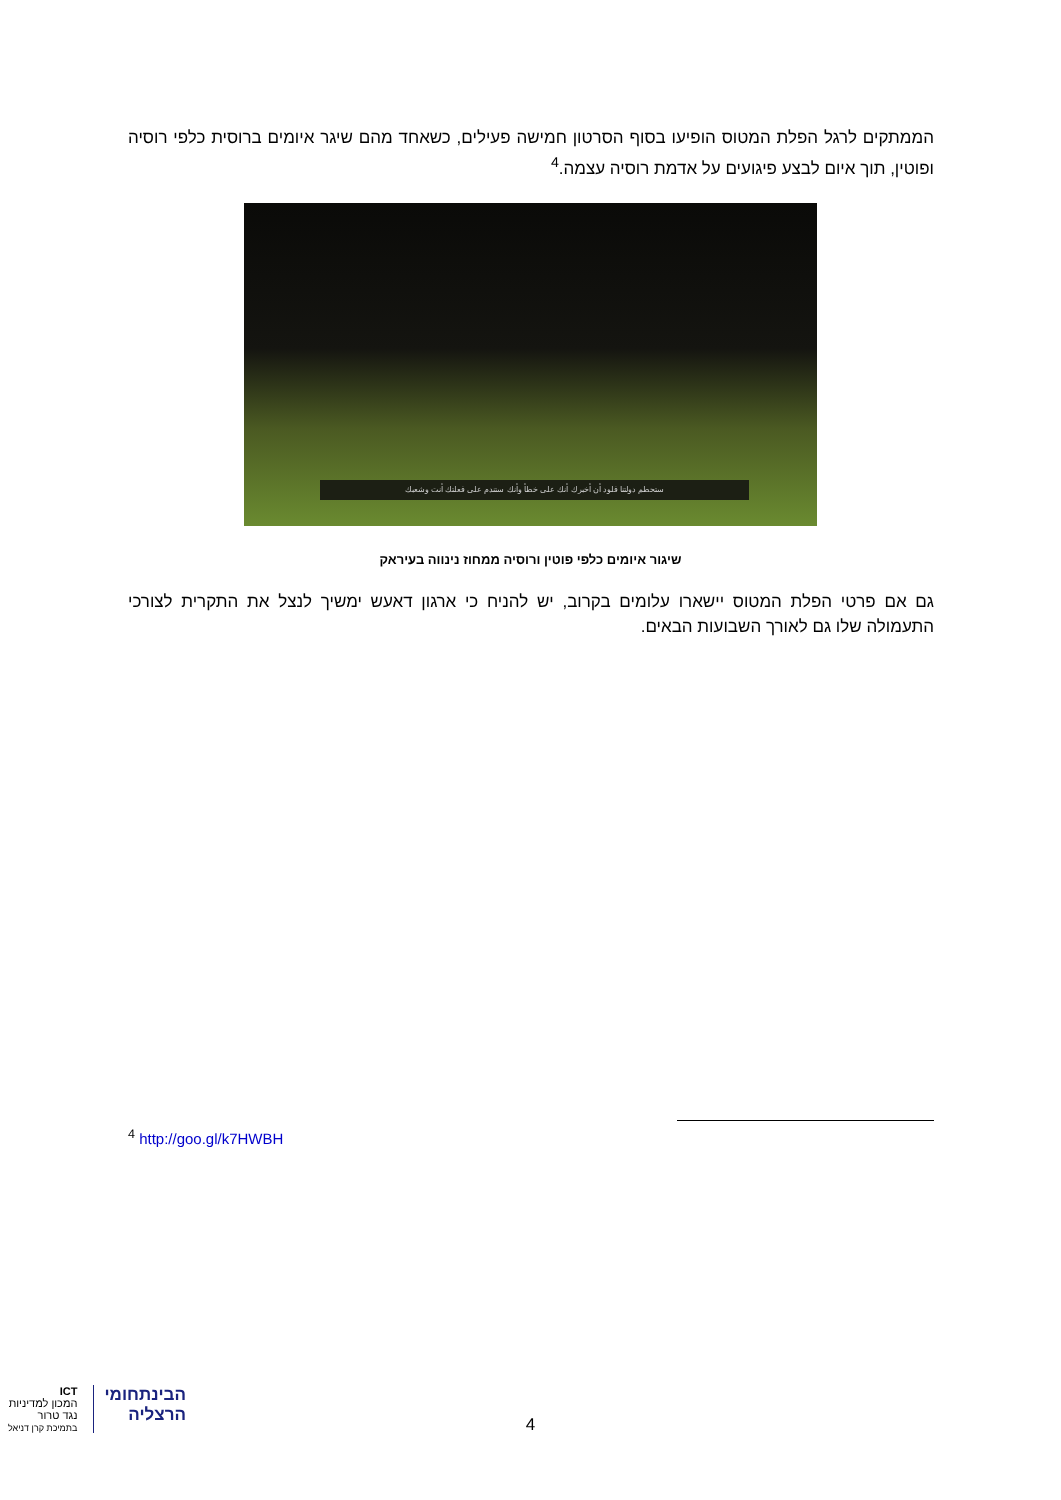הממתקים לרגל הפלת המטוס הופיעו בסוף הסרטון חמישה פעילים, כשאחד מהם שיגר איומים ברוסית כלפי רוסיה ופוטין, תוך איום לבצע פיגועים על אדמת רוסיה עצמה.<sup>4</sup>
ستحطم دولتنا فلود أن أخبرك أنك على خطأ وأنك ستندم على فعلتك أنت وشعبك
שיגור איומים כלפי פוטין ורוסיה ממחוז נינווה בעיראק
גם אם פרטי הפלת המטוס יישארו עלומים בקרוב, יש להניח כי ארגון דאעש ימשיך לנצל את התקרית לצורכי התעמולה שלו גם לאורך השבועות הבאים.
<sup>4</sup> http://goo.gl/k7HWBH
ICT
המכון למדיניות
נגד טרור
בתמיכת קרן דניאל
הבינתחומי
הרצליה
4